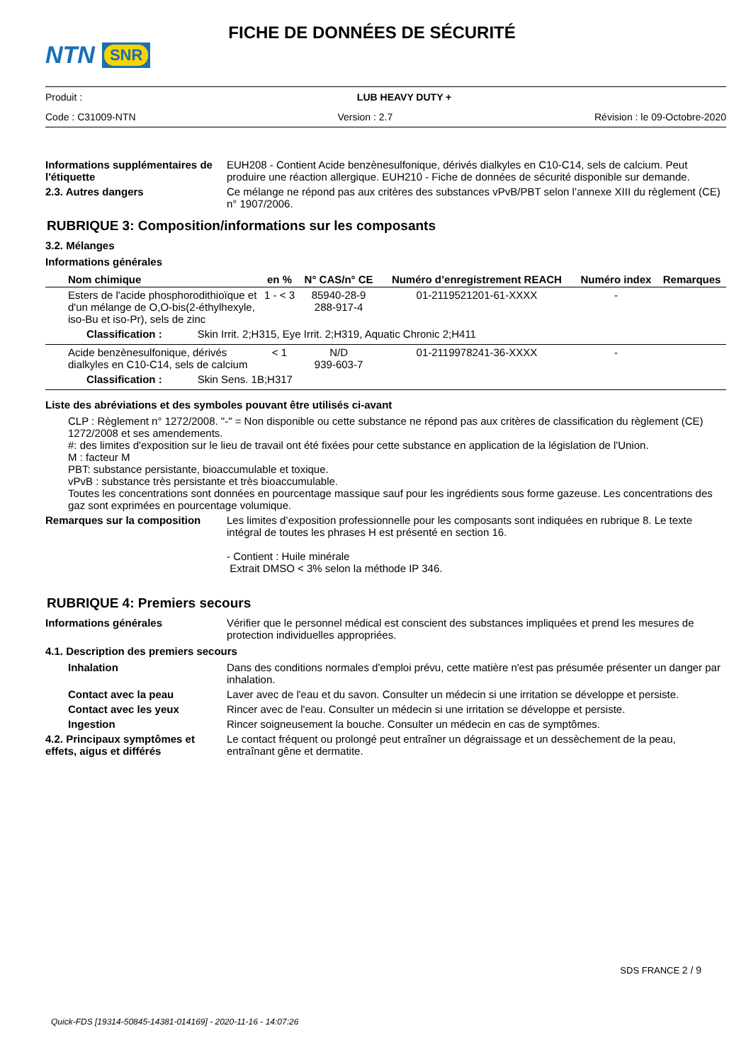NTN SNR
FICHE DE DONNÉES DE SÉCURITÉ
Produit : LUB HEAVY DUTY +
Code : C31009-NTN Version : 2.7 Révision : le 09-Octobre-2020
Informations supplémentaires de l'étiquette
EUH208 - Contient Acide benzènesulfonique, dérivés dialkyles en C10-C14, sels de calcium. Peut produire une réaction allergique. EUH210 - Fiche de données de sécurité disponible sur demande.
2.3. Autres dangers Ce mélange ne répond pas aux critères des substances vPvB/PBT selon l’annexe XIII du règlement (CE) n° 1907/2006.
RUBRIQUE 3: Composition/informations sur les composants
3.2. Mélanges
Informations générales
| Nom chimique | en % | N° CAS/n° CE | Numéro d’enregistrement REACH | Numéro index | Remarques |
| --- | --- | --- | --- | --- | --- |
| Esters de l'acide phosphorodithioïque et d'un mélange de O,O-bis(2-éthylhexyle, iso-Bu et iso-Pr), sels de zinc | 1 - < 3 | 85940-28-9 288-917-4 | 01-2119521201-61-XXXX | - | |
| Classification : Skin Irrit. 2;H315, Eye Irrit. 2;H319, Aquatic Chronic 2;H411 | | | | | |
| Acide benzènesulfonique, dérivés dialkyles en C10-C14, sels de calcium | < 1 | N/D 939-603-7 | 01-2119978241-36-XXXX | - | |
| Classification : Skin Sens. 1B;H317 | | | | | |
Liste des abréviations et des symboles pouvant être utilisés ci-avant
CLP : Règlement n° 1272/2008. "-" = Non disponible ou cette substance ne répond pas aux critères de classification du règlement (CE) 1272/2008 et ses amendements.
#: des limites d'exposition sur le lieu de travail ont été fixées pour cette substance en application de la législation de l'Union.
M : facteur M
PBT: substance persistante, bioaccumulable et toxique.
vPvB : substance très persistante et très bioaccumulable.
Toutes les concentrations sont données en pourcentage massique sauf pour les ingrédients sous forme gazeuse. Les concentrations des gaz sont exprimées en pourcentage volumique.
Remarques sur la composition Les limites d’exposition professionnelle pour les composants sont indiquées en rubrique 8. Le texte intégral de toutes les phrases H est présenté en section 16.
- Contient : Huile minérale
Extrait DMSO < 3% selon la méthode IP 346.
RUBRIQUE 4: Premiers secours
Informations générales Vérifier que le personnel médical est conscient des substances impliquées et prend les mesures de protection individuelles appropriées.
4.1. Description des premiers secours
Inhalation Dans des conditions normales d'emploi prévu, cette matière n'est pas présumée présenter un danger par inhalation.
Contact avec la peau Laver avec de l'eau et du savon. Consulter un médecin si une irritation se développe et persiste.
Contact avec les yeux Rincer avec de l'eau. Consulter un médecin si une irritation se développe et persiste.
Ingestion Rincer soigneusement la bouche. Consulter un médecin en cas de symptômes.
4.2. Principaux symptômes et effets, aigus et différés
Le contact fréquent ou prolongé peut entraîner un dégraissage et un dessèchement de la peau, entraînant gêne et dermatite.
SDS FRANCE 2 / 9
Quick-FDS [19314-50845-14381-014169] - 2020-11-16 - 14:07:26